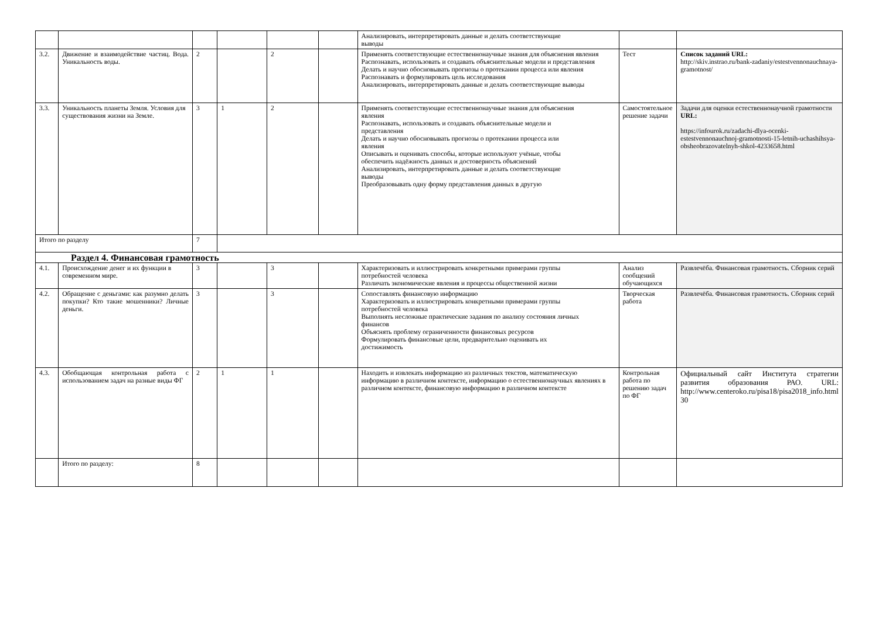| | | | | | | Анализировать, интерпретировать данные и делать соответствующие выводы | | |
| 3.2. | Движение и взаимодействие частиц. Вода. Уникальность воды. | 2 | | 2 | | Применять соответствующие естественнонаучные знания для объяснения явления Распознавать, использовать и создавать объяснительные модели и представления Делать и научно обосновывать прогнозы о протекании процесса или явления Распознавать и формулировать цель исследования Анализировать, интерпретировать данные и делать соответствующие выводы | Тест | Список заданий URL: http://skiv.instrao.ru/bank-zadaniy/estestvennonauchnaya-gramotnost/ |
| 3.3. | Уникальность планеты Земля. Условия для существования жизни на Земле. | 3 | 1 | 2 | | Применять соответствующие естественнонаучные знания для объяснения явления Распознавать, использовать и создавать объяснительные модели и представления Делать и научно обосновывать прогнозы о протекании процесса или явления Описывать и оценивать способы, которые используют учёные, чтобы обеспечить надёжность данных и достоверность объяснений Анализировать, интерпретировать данные и делать соответствующие выводы Преобразовывать одну форму представления данных в другую | Самостоятельное решение задачи | Задачи для оценки естественнонаучной грамотности URL: https://infourok.ru/zadachi-dlya-ocenki-estestvennonauchnoj-gramotnosti-15-letnih-uchashihsya-obsheobrazovatelnyh-shkol-4233658.html |
| Итого по разделу | | 7 | | | | | | |
| Раздел 4. Финансовая грамотность | | | | | | | | |
| 4.1. | Происхождение денег и их функции в современном мире. | 3 | | 3 | | Характеризовать и иллюстрировать конкретными примерами группы потребностей человека Различать экономические явления и процессы общественной жизни | Анализ сообщений обучающихся | Развлечёба. Финансовая грамотность. Сборник серий |
| 4.2. | Обращение с деньгами: как разумно делать покупки? Кто такие мошенники? Личные деньги. | 3 | | 3 | | Сопоставлять финансовую информацию Характеризовать и иллюстрировать конкретными примерами группы потребностей человека Выполнять несложные практические задания по анализу состояния личных финансов Объяснять проблему ограниченности финансовых ресурсов Формулировать финансовые цели, предварительно оценивать их достижимость | Творческая работа | Развлечёба. Финансовая грамотность. Сборник серий |
| 4.3. | Обобщающая контрольная работа с использованием задач на разные виды ФГ | 2 | 1 | 1 | | Находить и извлекать информацию из различных текстов, математическую информацию в различном контексте, информацию о естественнонаучных явлениях в различном контексте, финансовую информацию в различном контексте | Контрольная работа по решению задач по ФГ | Официальный сайт Института стратегии развития образования РАО. URL: http://www.centeroko.ru/pisa18/pisa2018_info.html 30 |
| | Итого по разделу: | 8 | | | | | | |